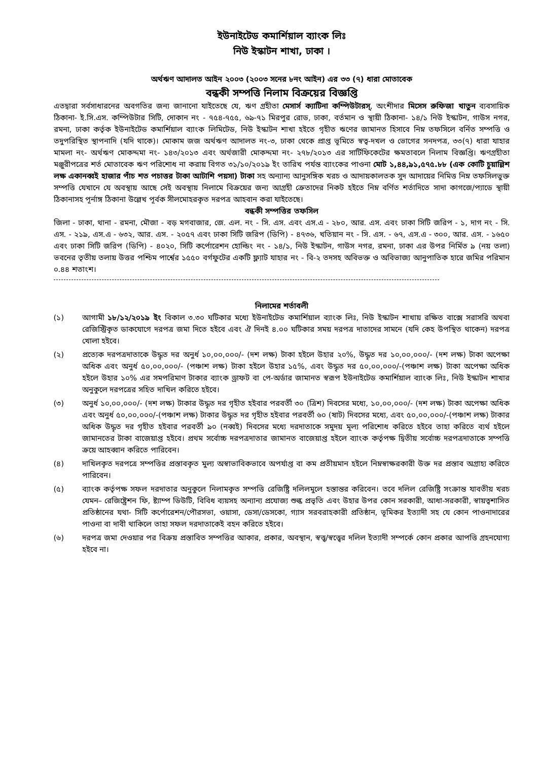ইউনাইটেড কমার্শিয়াল ব্যাংক লিঃ
নিউ ইস্কাটন শাখা, ঢাকা ।
অর্থঋণ আদালত আইন ২০০৩ (২০০৩ সনের ৮নং আইন) এর ৩৩ (৭) ধারা মোতাবেক
বন্ধকী সম্পত্তি নিলাম বিক্রয়ের বিজ্ঞপ্তি
এতদ্বারা সর্বসাধারনের অবগতির জন্য জানানো যাইতেছে যে, ঋণ গ্রহীতা মেসার্স ক্যাটিনা কম্পিউটারস্, অংশীদার মিসেস রুফিজা খাতুন ব্যবসায়িক ঠিকানা- ই.সি.এস. কম্পিউটার সিটি, দোকান নং - ৭৫৪-৭৫৫, ৬৯-৭১ মিরপুর রোড, ঢাকা, বর্তমান ও স্থায়ী ঠিকানা- ১৪/১ নিউ ইস্কাটন, গাউস নগর, রমনা, ঢাকা কর্তৃক ইউনাইটেড কমার্শিয়াল ব্যাংক লিমিটেড, নিউ ইস্কাটন শাখা হইতে গৃহীত ঋণের জামানত হিসাবে নিম্ন তফসিলে বর্নিত সম্পত্তি ও তদুপরিস্থিত স্থাপনাদি (যদি থাকে)। মোকাম জজ অর্থঋণ আদালত নং-৩, ঢাকা থেকে প্রাপ্ত ভূমিতে স্বত্ব-দখল ও ভোগের সনদপত্র, ৩৩(৭) ধারা যাহার মামলা নং- অর্থঋণ মোকদ্দমা নং- ১৪৩/২০১৩ এবং অর্থজারী মোকদ্দমা নং- ২৭৮/২০১৩ এর সার্টিফিকেটের ক্ষমতাবলে নিলাম বিজ্ঞপ্তি। ঋণগ্রহীতা মঞ্জুরীপত্রের শর্ত মোতাবেক ঋণ পরিশোধ না করায় বিগত ৩১/১০/২০১৯ ইং তারিখ পর্যন্ত ব্যাংকের পাওনা মোট ১,৪৪,৯১,৫৭৫.৮৮ (এক কোটি চুয়াল্লিশ লক্ষ একানব্বই হাজার পাঁচ শত পচাত্তর টাকা আটাশি পয়সা) টাকা সহ অন্যান্য আনুসঙ্গিক খরচ ও আদায়কালতক সুদ আদায়ের নিমিত্ত নিম্ন তফসিলভুক্ত সম্পত্তি যেখানে যে অবস্থায় আছে সেই অবস্থায় নিলামে বিক্রয়ের জন্য আগ্রহী ক্রেতাদের নিকট হইতে নিম্ন বর্ণিত শর্তাদিতে সাদা কাগজে/প্যাডে স্থায়ী ঠিকানাসহ পূর্নাঙ্গ ঠিকানা উল্লেখ পূর্বক সীলমোহরকৃত দরপত্র আহবান করা যাইতেছে।
বন্ধকী সম্পত্তির তফসিল
জিলা - ঢাকা, থানা - রমনা, মৌজা - বড় মগবাজার, জে. এল. নং - সি. এস. এবং এস.এ - ২৮০, আর. এস. এবং ঢাকা সিটি জরিপ - ১, দাগ নং - সি. এস. - ২১৯, এস.এ - ৬৩২, আর. এস. - ২০৫৭ এবং ঢাকা সিটি জরিপ (ডিপি) - ৪৭৩৬, খতিয়ান নং - সি. এস. - ৬৭, এস.এ - ৩০০, আর. এস. - ১৬৫০ এবং ঢাকা সিটি জরিপ (ডিপি) - ৪০২০, সিটি কর্পোরেশন হোল্ডিং নং - ১৪/১, নিউ ইস্কাটন, গাউস নগর, রমনা, ঢাকা এর উপর নির্মিত ৯ (নয় তলা) ভবনের তৃতীয় তলায় উত্তর পশ্চিম পার্শ্বের ১৫৫০ বর্গফুটের একটি ফ্ল্যাট যাহার নং - বি-২ তদসহ অবিভক্ত ও অবিভাজ্য আনুপাতিক হারে জমির পরিমান ০.৪৪ শতাংশ।
নিলামের শর্তাবলী
(১) আগামী ১৮/১২/২০১৯ ইং বিকাল ৩.৩০ ঘটিকার মধ্যে ইউনাইটেড কমার্শিয়াল ব্যাংক লিঃ, নিউ ইস্কাটন শাখায় রক্ষিত বাক্সে সরাসরি অথবা রেজিস্ট্রিকৃত ডাকযোগে দরপত্র জমা দিতে হইবে এবং ঐ দিনই ৪.০০ ঘটিকার সময় দরপত্র দাতাদের সামনে (যদি কেহ উপস্থিত থাকেন) দরপত্র খোলা হইবে।
(২) প্রত্যেক দরপত্রদাতাকে উদ্ধৃত দর অনুর্ধ ১০,০০,০০০/- (দশ লক্ষ) টাকা হইলে উহার ২০%, উদ্ধৃত দর ১০,০০,০০০/- (দশ লক্ষ) টাকা অপেক্ষা অধিক এবং অনুর্ধ ৫০,০০,০০০/- (পঞ্চাশ লক্ষ) টাকা হইলে উহার ১৫%, এবং উদ্ধৃত দর ৫০,০০,০০০/-(পঞ্চাশ লক্ষ) টাকা অপেক্ষা অধিক হইলে উহার ১০% এর সমপরিমাণ টাকার ব্যাংক ড্রাফট বা পে-অর্ডার জামানত স্বরূপ ইউনাইটেড কমার্শিয়াল ব্যাংক লিঃ, নিউ ইস্কাটন শাখার অনুকুলে দরপত্রের সহিত দাখিল করিতে হইবে।
(৩) অনুর্ধ ১০,০০,০০০/- (দশ লক্ষ) টাকার উদ্ধৃত দর গৃহীত হইবার পরবর্তী ৩০ (ত্রিশ) দিবসের মধ্যে, ১০,০০,০০০/- (দশ লক্ষ) টাকা অপেক্ষা অধিক এবং অনুর্ধ ৫০,০০,০০০/-(পঞ্চাশ লক্ষ) টাকার উদ্ধৃত দর গৃহীত হইবার পরবর্তী ৬০ (ষাট) দিবসের মধ্যে, এবং ৫০,০০,০০০/-(পঞ্চাশ লক্ষ) টাকার অধিক উদ্ধৃত দর গৃহীত হইবার পরবর্তী ৯০ (নব্বই) দিবসের মধ্যে দরদাতাকে সমুদয় মূল্য পরিশোধ করিতে হইবে তাহা করিতে ব্যর্থ হইলে জামানতের টাকা বাজেয়াপ্ত হইবে। প্রথম সর্বোচ্চ দরপত্রদাতার জামানত বাজেয়াপ্ত হইলে ব্যাংক কর্তৃপক্ষ দ্বিতীয় সর্বোচ্চ দরপত্রদাতাকে সম্পত্তি ক্রয়ে আহব্বান করিতে পারিবেন।
(৪) দাখিলকৃত দরপত্রে সম্পত্তির প্রস্তাবকৃত মুল্য অস্বাভাবিকভাবে অপর্যাপ্ত বা কম প্রতীয়মান হইলে নিম্নস্বাক্ষরকারী উক্ত দর প্রস্তাব অগ্রাহ্য করিতে পারিবেন।
(৫) ব্যাংক কর্তৃপক্ষ সফল দরদাতার অনুকুলে নিলামকৃত সম্পত্তি রেজিষ্ট্রি দলিলমুলে হস্তান্তর করিবেন। তবে দলিল রেজিষ্ট্রি সংক্রান্ত যাবতীয় খরচ যেমন– রেজিষ্ট্রেশন ফি, ষ্ট্যাম্প ডিউটি, বিবিধ ব্যয়সহ অন্যান্য প্রযোজ্য শুল্ক প্রভৃতি এবং উহার উপর কোন সরকারী, আধা-সরকারী, স্বায়ত্বশাসিত প্রতিষ্ঠানের যথা- সিটি কর্পোরেশন/পৌরসভা, ওয়াসা, ডেসা/ডেসকো, গ্যাস সরবরাহকারী প্রতিষ্ঠান, ভূমিকর ইত্যাদী সহ যে কোন পাওনাদারের পাওনা বা দাবী থাকিলে তাহা সফল দরদাতাকেই বহন করিতে হইবে।
(৬) দরপত্র জমা দেওয়ার পর বিক্রয় প্রস্তাবিত সম্পত্তির আকার, প্রকার, অবস্থান, স্বত্ত্ব/স্বত্ত্বের দলিল ইত্যাদী সম্পর্কে কোন প্রকার আপত্তি গ্রহনযোগ্য হইবে না।